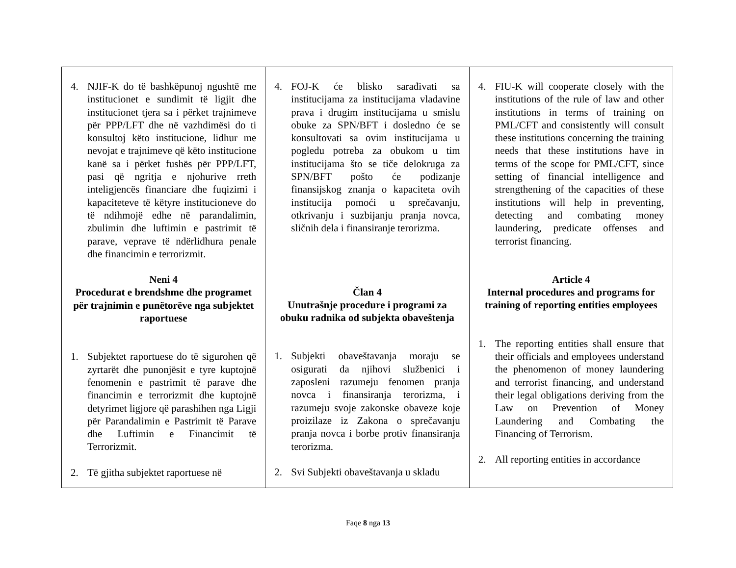| 4. NJIF-K do të bashkëpunoj ngushtë me institucionet e sundimit të ligjit dhe institucionet tjera sa i përket trajnimeve për PPP/LFT dhe në vazhdimësi do ti konsultoj këto institucione, lidhur me nevojat e trajnimeve që këto institucione kanë sa i përket fushës për PPP/LFT, pasi që ngritja e njohurive rreth inteligjencës financiare dhe fuqizimi i kapaciteteve të këtyre institucioneve do të ndihmojë edhe në parandalimin, zbulimin dhe luftimin e pastrimit të parave, veprave të ndërlidhura penale dhe financimin e terrorizmit. Neni 4 Procedurat e brendshme dhe programet për trajnimin e punëtorëve nga subjektet raportuese 1. Subjektet raportuese do të sigurohen që zyrtarët dhe punonjësit e tyre kuptojnë fenomenin e pastrimit të parave dhe financimin e terrorizmit dhe kuptojnë detyrimet ligjore që parashihen nga Ligji për Parandalimin e Pastrimit të Parave dhe Luftimin e Financimit të Terrorizmit. 2. Të gjitha subjektet raportuese në | 4. FOJ-K će blisko sarađivati sa institucijama za institucijama vladavine prava i drugim institucijama u smislu obuke za SPN/BFT i dosledno će se konsultovati sa ovim institucijama u pogledu potreba za obukom u tim institucijama što se tiče delokruga za SPN/BFT pošto će podizanje finansijskog znanja o kapaciteta ovih institucija pomoći u sprečavanju, otkrivanju i suzbijanju pranja novca, sličnih dela i finansiranje terorizma. Član 4 Unutrašnje procedure i programi za obuku radnika od subjekta obaveštenja 1. Subjekti obaveštavanja moraju se osigurati da njihovi službenici i zaposleni razumeju fenomen pranja novca i finansiranja terorizma, i razumeju svoje zakonske obaveze koje proizilaze iz Zakona o sprečavanju pranja novca i borbe protiv finansiranja terorizma. 2. Svi Subjekti obaveštavanja u skladu | 4. FIU-K will cooperate closely with the institutions of the rule of law and other institutions in terms of training on PML/CFT and consistently will consult these institutions concerning the training needs that these institutions have in terms of the scope for PML/CFT, since setting of financial intelligence and strengthening of the capacities of these institutions will help in preventing, detecting and combating money laundering, predicate offenses and terrorist financing. Article 4 Internal procedures and programs for training of reporting entities employees 1. The reporting entities shall ensure that their officials and employees understand the phenomenon of money laundering and terrorist financing, and understand their legal obligations deriving from the Law on Prevention of Money Laundering and Combating the Financing of Terrorism. 2. All reporting entities in accordance |
Faqe 8 nga 13